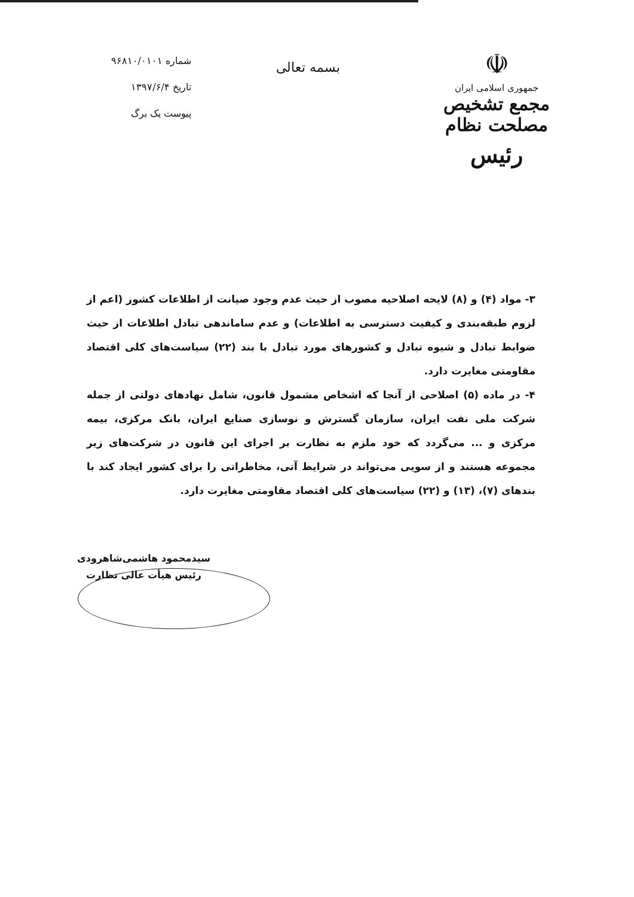☫
جمهوری اسلامی ایران
مجمع تشخیص مصلحت نظام
رئیس
بسمه تعالی
شماره ۹۶۸۱۰/۰۱۰۱
تاریخ ۱۳۹۷/۶/۴
پیوست یک برگ
۳- مواد (۴) و (۸) لایحه اصلاحیه مصوب از حیث عدم وجود صیانت از اطلاعات کشور (اعم از لزوم طبقه‌بندی و کیفیت دسترسی به اطلاعات) و عدم ساماندهی تبادل اطلاعات از حیث ضوابط تبادل و شیوه تبادل و کشورهای مورد تبادل با بند (۲۲) سیاست‌های کلی اقتصاد مقاومتی مغایرت دارد.
۴- در ماده (۵) اصلاحی از آنجا که اشخاص مشمول قانون، شامل نهادهای دولتی از جمله شرکت ملی نفت ایران، سازمان گسترش و نوسازی صنایع ایران، بانک مرکزی، بیمه مرکزی و ... می‌گردد که خود ملزم به نظارت بر اجرای این قانون در شرکت‌های زیر مجموعه هستند و از سویی می‌تواند در شرایط آتی، مخاطراتی را برای کشور ایجاد کند با بندهای (۷)، (۱۳) و (۲۲) سیاست‌های کلی اقتصاد مقاومتی مغایرت دارد.
سیدمحمود هاشمی‌شاهرودی
رئیس هیأت عالی نظارت